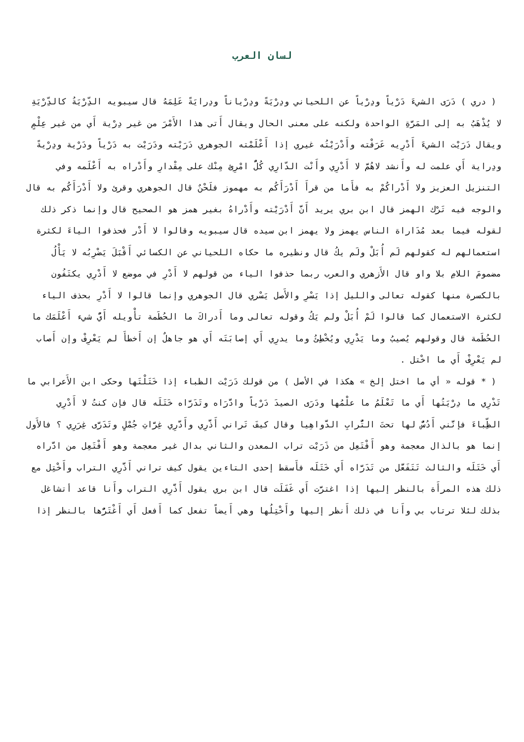لسان العرب
( دري ) دَرَى الشيءَ دَرْياً ودِرْياً عن اللحياني ودِرْيَةً ودِرْياناً ودِرايَةً عَلِمَهُ قال سيبويه الدِّرْيَةُ كالدِّرْيَةِ لا يُذْهَبُ به إلى المَرَّةِ الواحدة ولكنه على معنى الحال ويقال أَتى هذا الأَمْرَ من غير دِرْية أَي من غير عِلْمٍ ويقال دَرَيْت الشيءَ أَدْرِيه عَرَفْته وأَدْرَيْتُه غيري إذا أَعْلَمْته الجوهري دَرَيْته ودَرَيْت به دَرْياً ودَرْية ودِرْيةً ودِراية أَي علمت له وأَنشد لاهُمَّ لا أَدْرِي وأَنْت الدّارِي كُلُّ امْرِئٍ مِنْك على مِقْدارِ وأَدْراه به أَعْلَمه وفي التنزيل العزيز ولا أَدْراكُمْ به فأَما من قرأَ أَدْرَأَكُم به مهموز فلَحْنٌ قال الجوهري وقرئ ولا أَدْرَأَكُم به قال والوجه فيه تَرْك الهمز قال ابن بري يريد أَنَّ أَدْرَيْته وأَدْراهُ بغير همز هو الصحيح قال وإنما ذكر ذلك لقوله فيما بعد مُدَاراة الناس يهمز ولا يهمز ابن سيده قال سيبويه وقالوا لا أَدْر فحذفوا الياءَ لكثرة استعمالهم له كقولهم لَم أُبَلْ ولَم يكُ قال ونظيره ما حكاه اللحياني عن الكسائي أَقْبَلَ يَضْرِبُه لا يَأْلُ مضمومَ اللامِ بلا واو قال الأَزهري والعرب ربما حذفوا الياء من قولهم لا أَدْرِ في موضع لا أَدْرِي يكتَفُون بالكسرة منها كقوله تعالى والليل إذا يَسْرِ والأَصل يَسْري قال الجوهري وإنما قالوا لا أَدْرِ بحذف الياء لكثرة الاستعمال كما قالوا لَمْ أُبَلْ ولم يَكُ وقوله تعالى وما أَدراكَ ما الحُطَمة تأْويله أَيُّ شيء أَعْلَمَك ما الحُطَمة قال وقولهم يُصيبُ وما يَدْرِي ويُخْطِئُ وما يدرِي أَي إصابَتَه أَي هو جاهلٌ إن أَخطأَ لم يَعْرِفْ وإن أَصاب لم يَعْرِفْ أَي ما اخْتل .
( * قوله « أي ما اختل إلخ » هكذا في الأصل ) من قولك دَرَيْت الظباء إذا خَتَلْتَها وحكى ابن الأَعرابي ما تَدْرِي ما دِرْيَتُها أَي ما تَعْلَمُ ما علْمُها ودَرَى الصيدَ دَرْياً وادَّرَاه وتَدَرَّاه خَتَلَه قال فإن كنتُ لا أَدْرِي الظِّباءَ فإنَّني أَدُسُّ لها تحتَ التُّرابِ الدَّواهِيا وقال كيفَ تَراني أَذَّرِي وأَدَّرِي غِرَّاتِ جُمْلٍ وتَدَرَّى غِرَرِي ؟ فالأَول إنما هو بالذال معجمة وهو أَفْتَعِل من ذَرَيْت تراب المعدن والثاني بدال غير معجمة وهو أَفْتَعِل من ادَّراه أَي خَتَلَه والثالث تَتَفَعَّل من تَدَرَّاه أَي خَتَلَه فأَسقط إحدى التاءين يقول كيف تراني أَذَّرِي التراب وأَخْتِل مع ذلك هذه المرأَة بالنظر إليها إذا اغترَّت أَي غَفَلَت قال ابن بري يقول أَذَّرِي التراب وأَنا قاعد أتشاغل بذلك لئلا ترتاب بي وأَنا في ذلك أَنظر إليها وأَخْتِلُها وهي أَيضاً تفعل كما أَفعل أَي أَغْتَرُّها بالنظر إذا